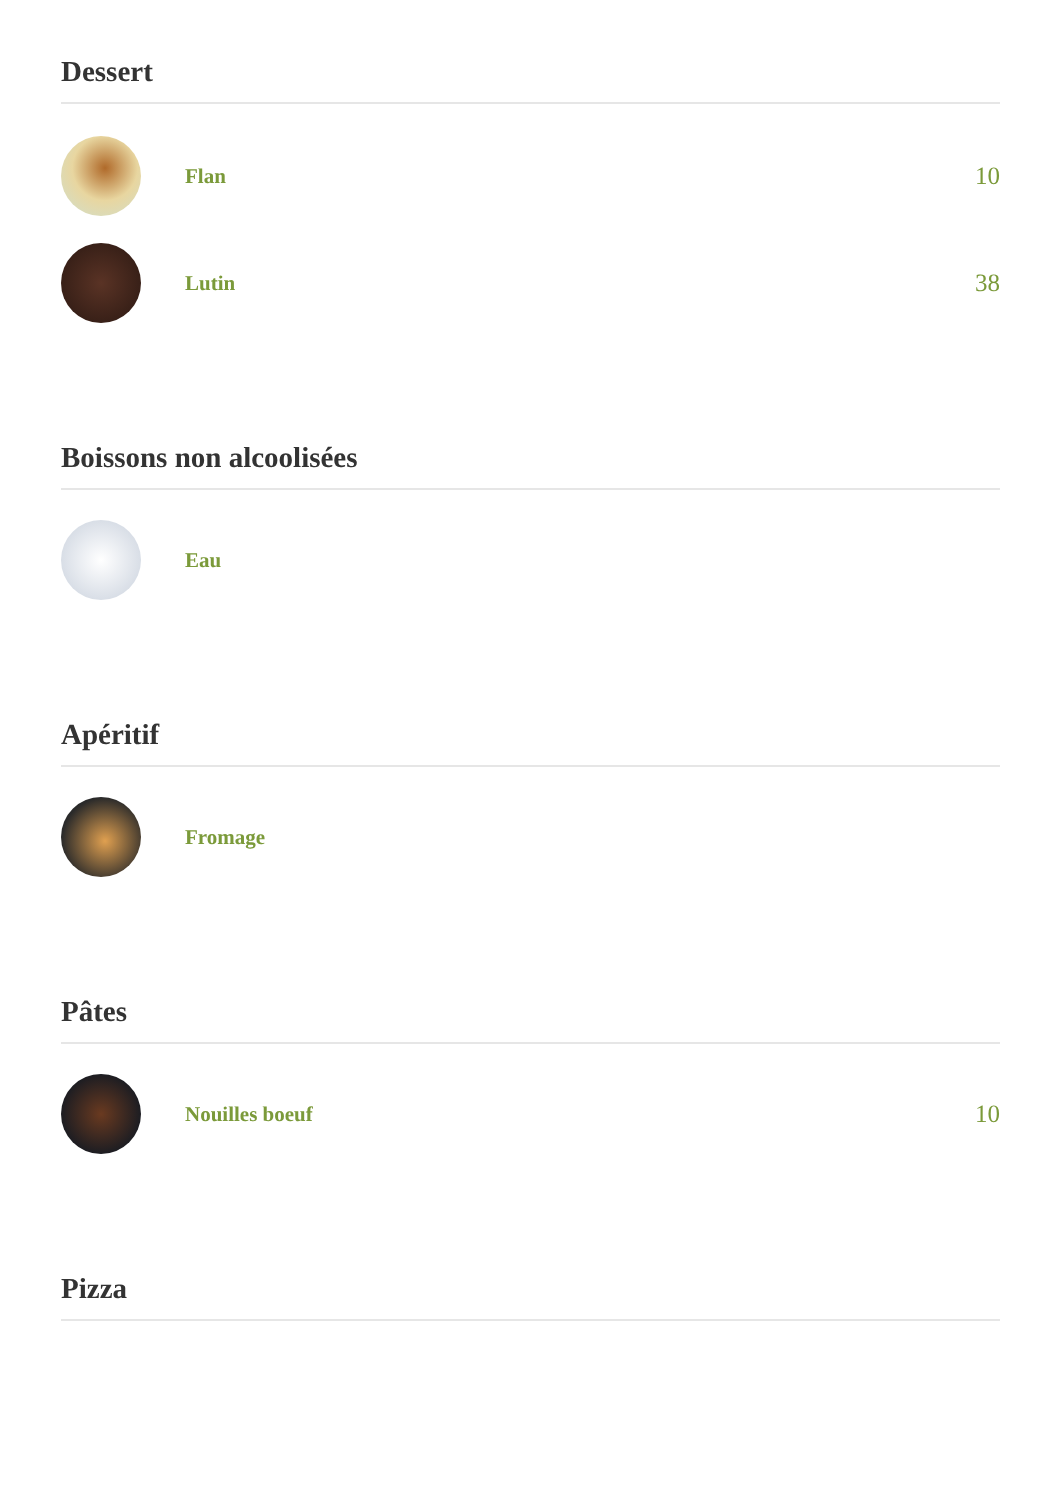Dessert
Flan
10
Lutin
38
Boissons non alcoolisées
Eau
Apéritif
Fromage
Pâtes
Nouilles boeuf
10
Pizza